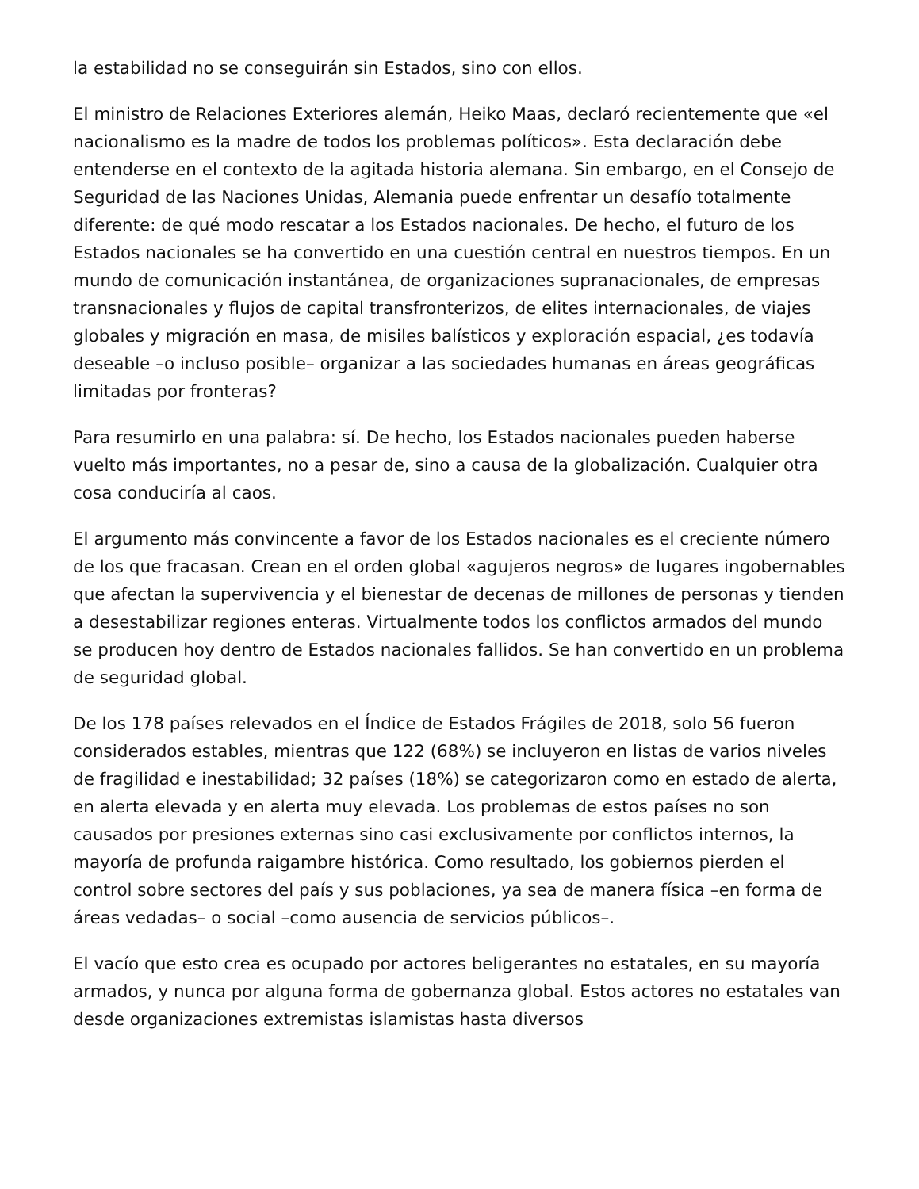la estabilidad no se conseguirán sin Estados, sino con ellos.
El ministro de Relaciones Exteriores alemán, Heiko Maas, declaró recientemente que «el nacionalismo es la madre de todos los problemas políticos». Esta declaración debe entenderse en el contexto de la agitada historia alemana. Sin embargo, en el Consejo de Seguridad de las Naciones Unidas, Alemania puede enfrentar un desafío totalmente diferente: de qué modo rescatar a los Estados nacionales. De hecho, el futuro de los Estados nacionales se ha convertido en una cuestión central en nuestros tiempos. En un mundo de comunicación instantánea, de organizaciones supranacionales, de empresas transnacionales y flujos de capital transfronterizos, de elites internacionales, de viajes globales y migración en masa, de misiles balísticos y exploración espacial, ¿es todavía deseable –o incluso posible– organizar a las sociedades humanas en áreas geográficas limitadas por fronteras?
Para resumirlo en una palabra: sí. De hecho, los Estados nacionales pueden haberse vuelto más importantes, no a pesar de, sino a causa de la globalización. Cualquier otra cosa conduciría al caos.
El argumento más convincente a favor de los Estados nacionales es el creciente número de los que fracasan. Crean en el orden global «agujeros negros» de lugares ingobernables que afectan la supervivencia y el bienestar de decenas de millones de personas y tienden a desestabilizar regiones enteras. Virtualmente todos los conflictos armados del mundo se producen hoy dentro de Estados nacionales fallidos. Se han convertido en un problema de seguridad global.
De los 178 países relevados en el Índice de Estados Frágiles de 2018, solo 56 fueron considerados estables, mientras que 122 (68%) se incluyeron en listas de varios niveles de fragilidad e inestabilidad; 32 países (18%) se categorizaron como en estado de alerta, en alerta elevada y en alerta muy elevada. Los problemas de estos países no son causados por presiones externas sino casi exclusivamente por conflictos internos, la mayoría de profunda raigambre histórica. Como resultado, los gobiernos pierden el control sobre sectores del país y sus poblaciones, ya sea de manera física –en forma de áreas vedadas– o social –como ausencia de servicios públicos–.
El vacío que esto crea es ocupado por actores beligerantes no estatales, en su mayoría armados, y nunca por alguna forma de gobernanza global. Estos actores no estatales van desde organizaciones extremistas islamistas hasta diversos